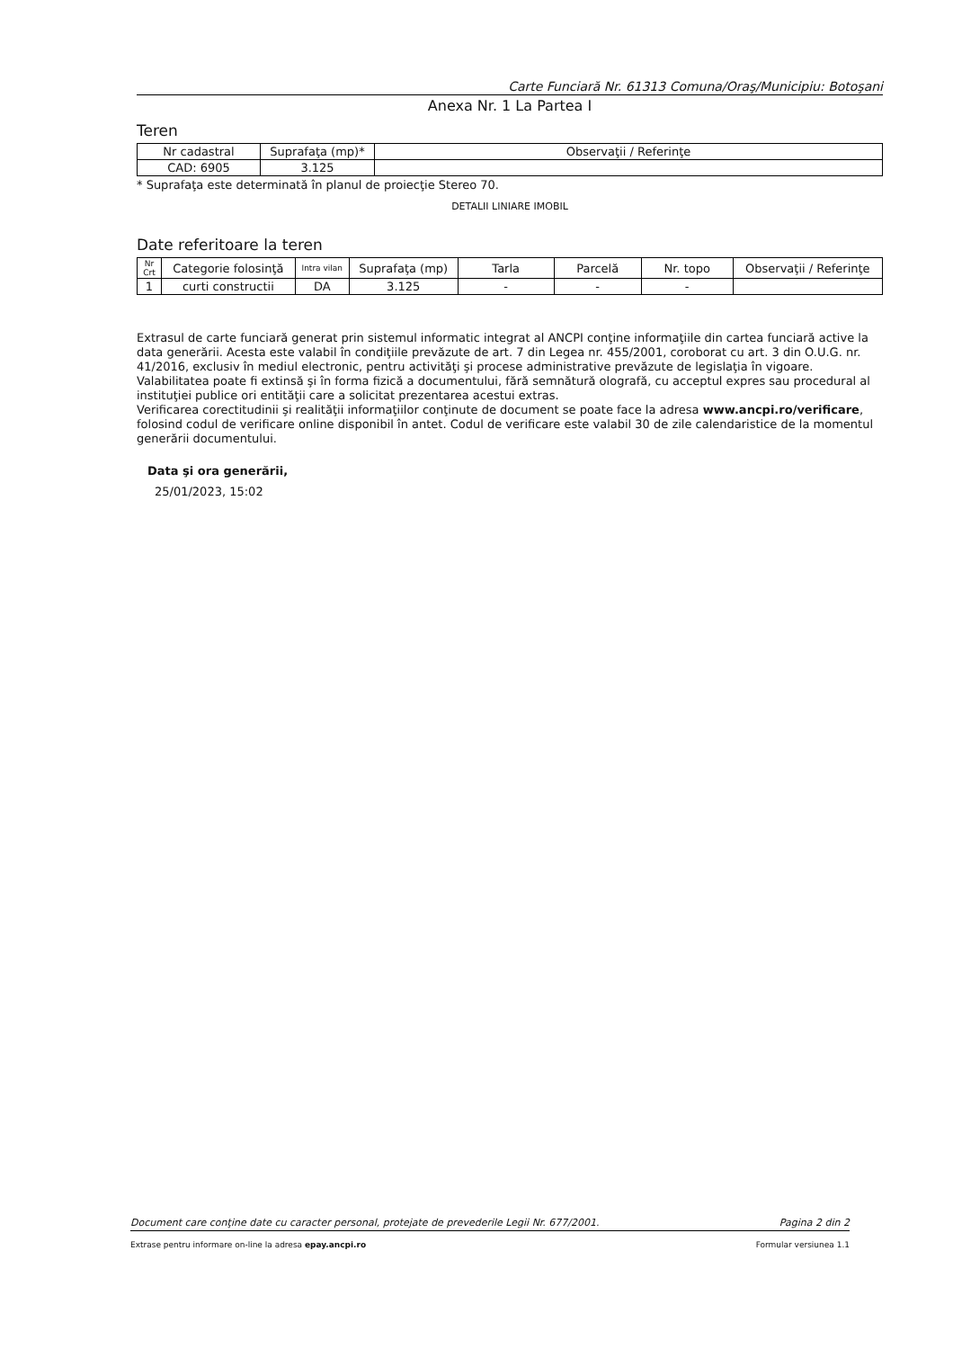Carte Funciară Nr. 61313 Comuna/Oraş/Municipiu: Botoşani
Anexa Nr. 1 La Partea I
Teren
| Nr cadastral | Suprafaţa (mp)* | Observaţii / Referinţe |
| --- | --- | --- |
| CAD: 6905 | 3.125 | |
* Suprafaţa este determinată în planul de proiecţie Stereo 70.
DETALII LINIARE IMOBIL
Date referitoare la teren
| Nr Crt | Categorie folosinţă | Intra vilan | Suprafaţa (mp) | Tarla | Parcelă | Nr. topo | Observaţii / Referinţe |
| --- | --- | --- | --- | --- | --- | --- | --- |
| 1 | curti constructii | DA | 3.125 | - | - | - | |
Extrasul de carte funciară generat prin sistemul informatic integrat al ANCPI conţine informaţiile din cartea funciară active la data generării. Acesta este valabil în condiţiile prevăzute de art. 7 din Legea nr. 455/2001, coroborat cu art. 3 din O.U.G. nr. 41/2016, exclusiv în mediul electronic, pentru activităţi şi procese administrative prevăzute de legislaţia în vigoare. Valabilitatea poate fi extinsă şi în forma fizică a documentului, fără semnătură olografă, cu acceptul expres sau procedural al instituţiei publice ori entităţii care a solicitat prezentarea acestui extras.
Verificarea corectitudinii şi realităţii informaţiilor conţinute de document se poate face la adresa www.ancpi.ro/verificare, folosind codul de verificare online disponibil în antet. Codul de verificare este valabil 30 de zile calendaristice de la momentul generării documentului.
Data şi ora generării,
25/01/2023, 15:02
Document care conţine date cu caracter personal, protejate de prevederile Legii Nr. 677/2001. Pagina 2 din 2
Extrase pentru informare on-line la adresa epay.ancpi.ro Formular versiunea 1.1